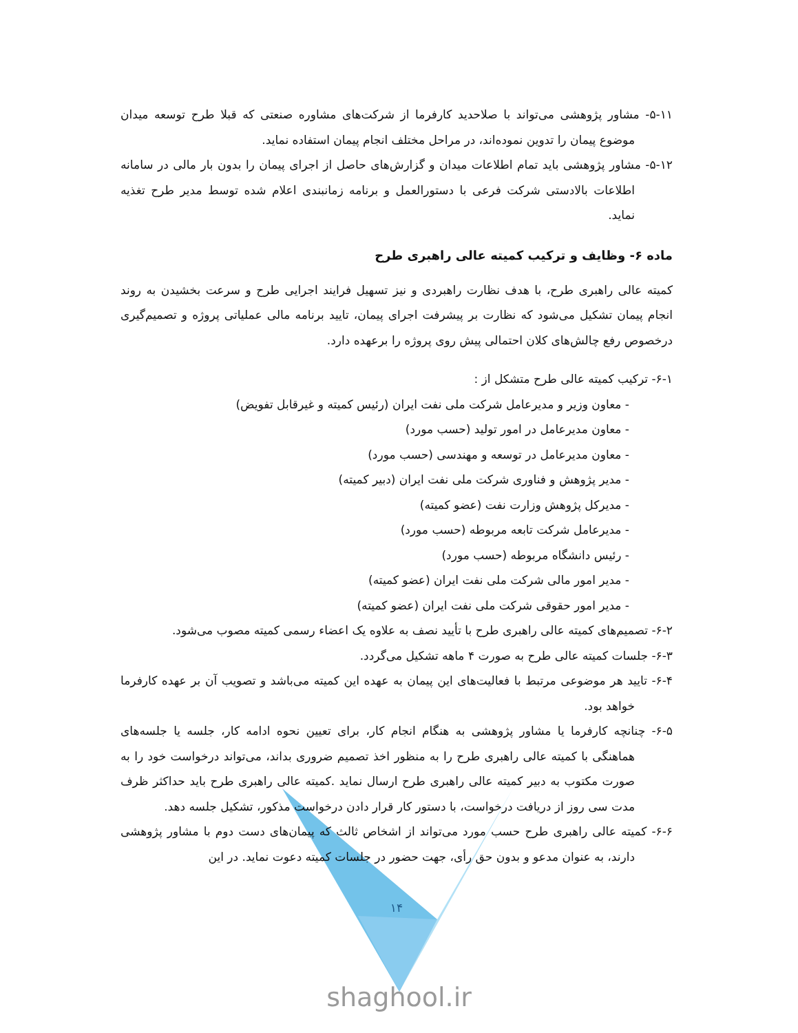۵-۱۱- مشاور پژوهشی می‌تواند با صلاحدید کارفرما از شرکت‌های مشاوره صنعتی که قبلا طرح توسعه میدان موضوع پیمان را تدوین نموده‌اند، در مراحل مختلف انجام پیمان استفاده نماید.
۵-۱۲- مشاور پژوهشی باید تمام اطلاعات میدان و گزارش‌های حاصل از اجرای پیمان را بدون بار مالی در سامانه اطلاعات بالادستی شرکت فرعی با دستورالعمل و برنامه زمانبندی اعلام شده توسط مدیر طرح تغذیه نماید.
ماده ۶- وظایف و ترکیب کمیته عالی راهبری طرح
کمیته عالی راهبری طرح، با هدف نظارت راهبردی و نیز تسهیل فرایند اجرایی طرح و سرعت بخشیدن به روند انجام پیمان تشکیل می‌شود که نظارت بر پیشرفت اجرای پیمان، تایید برنامه مالی عملیاتی پروژه و تصمیم‌گیری درخصوص رفع چالش‌های کلان احتمالی پیش روی پروژه را برعهده دارد.
۶-۱- ترکیب کمیته عالی طرح متشکل از :
- معاون وزیر و مدیرعامل شرکت ملی نفت ایران (رئیس کمیته و غیرقابل تفویض)
- معاون مدیرعامل در امور تولید (حسب مورد)
- معاون مدیرعامل در توسعه و مهندسی (حسب مورد)
- مدیر پژوهش و فناوری شرکت ملی نفت ایران (دبیر کمیته)
- مدیرکل پژوهش وزارت نفت (عضو کمیته)
- مدیرعامل شرکت تابعه مربوطه (حسب مورد)
- رئیس دانشگاه مربوطه (حسب مورد)
- مدیر امور مالی شرکت ملی نفت ایران (عضو کمیته)
- مدیر امور حقوقی شرکت ملی نفت ایران (عضو کمیته)
۶-۲- تصمیم‌های کمیته عالی راهبری طرح با تأیید نصف به علاوه یک اعضاء رسمی کمیته مصوب می‌شود.
۶-۳- جلسات کمیته عالی طرح به صورت ۴ ماهه تشکیل می‌گردد.
۶-۴- تایید هر موضوعی مرتبط با فعالیت‌های این پیمان به عهده این کمیته می‌باشد و تصویب آن بر عهده کارفرما خواهد بود.
۶-۵- چنانچه کارفرما یا مشاور پژوهشی به هنگام انجام کار، برای تعیین نحوه ادامه کار، جلسه یا جلسه‌های هماهنگی با کمیته عالی راهبری طرح را به منظور اخذ تصمیم ضروری بداند، می‌تواند درخواست خود را به صورت مکتوب به دبیر کمیته عالی راهبری طرح ارسال نماید .کمیته عالی راهبری طرح باید حداکثر ظرف مدت سی روز از دریافت درخواست، با دستور کار قرار دادن درخواست مذکور، تشکیل جلسه دهد.
۶-۶- کمیته عالی راهبری طرح حسب مورد می‌تواند از اشخاص ثالث که پیمان‌های دست دوم با مشاور پژوهشی دارند، به عنوان مدعو و بدون حق رأی، جهت حضور در جلسات کمیته دعوت نماید. در این
۱۴
shaghool.ir